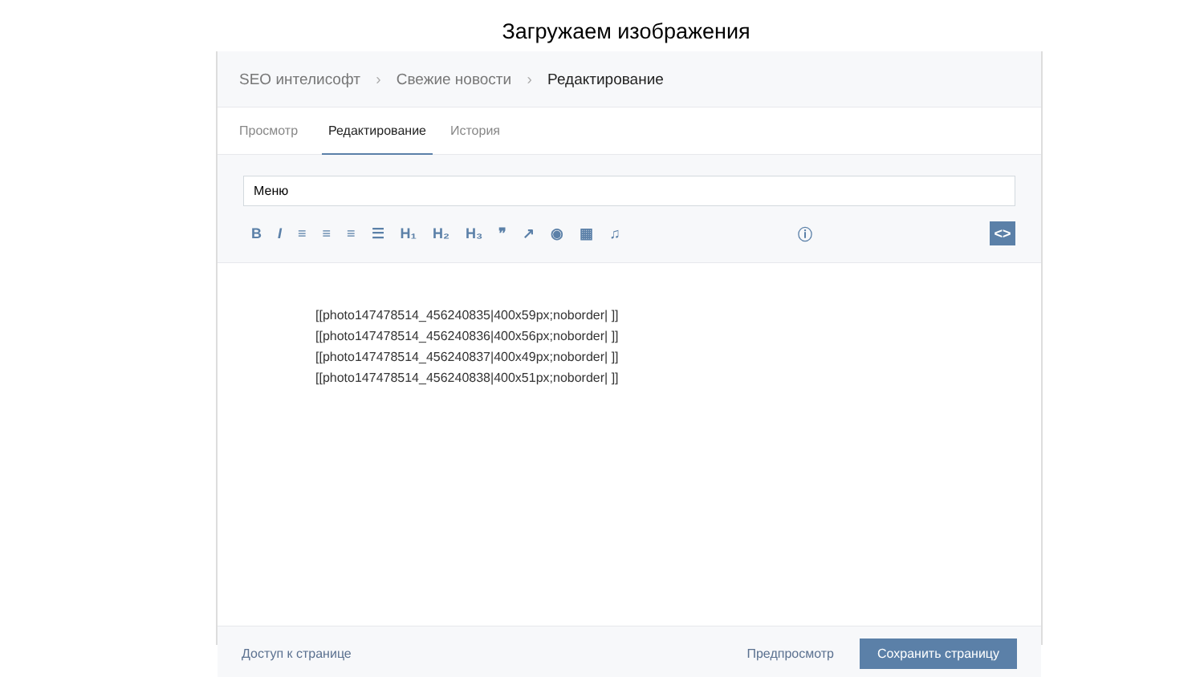Загружаем изображения
SEO интелисофт › Свежие новости › Редактирование
Просмотр
Редактирование
История
Меню
BI ≡ ≡ ≡ ☰ H₁ H₂ H₃ ❞ ↗ ◉ ▦ ♫ ⓘ
<>
[[photo147478514_456240835|400x59px;noborder| ]]
[[photo147478514_456240836|400x56px;noborder| ]]
[[photo147478514_456240837|400x49px;noborder| ]]
[[photo147478514_456240838|400x51px;noborder| ]]
Доступ к странице Предпросмотр Сохранить страницу